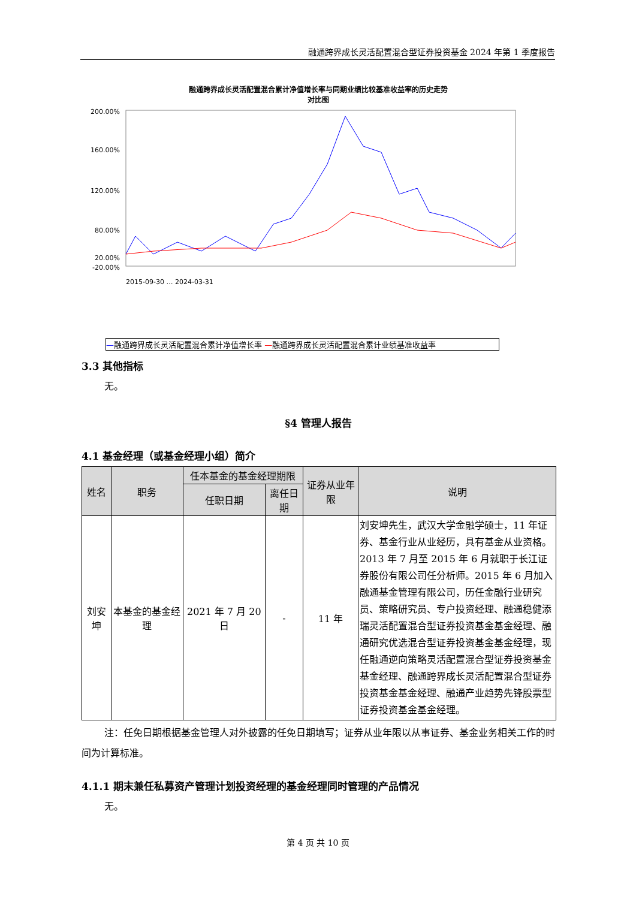融通跨界成长灵活配置混合型证券投资基金 2024 年第 1 季度报告
融通跨界成长灵活配置混合累计净值增长率与同期业绩比较基准收益率的历史走势
对比图
200.00%
160.00%
120.00%
80.00%
20.00%
-20.00%
2015-09-30 … 2024-03-31
—融通跨界成长灵活配置混合累计净值增长率 —融通跨界成长灵活配置混合累计业绩基准收益率
3.3 其他指标
无。
§4 管理人报告
4.1 基金经理（或基金经理小组）简介
| 姓名 | 职务 | 任本基金的基金经理期限 | | 证券从业年限 | 说明 |
| --- | --- | --- | --- | --- | --- |
| | | 任职日期 | 离任日期 | | |
| 刘安坤 | 本基金的基金经理 | 2021 年 7 月 20 日 | - | 11 年 | 刘安坤先生，武汉大学金融学硕士，11 年证券、基金行业从业经历，具有基金从业资格。2013 年 7 月至 2015 年 6 月就职于长江证券股份有限公司任分析师。2015 年 6 月加入融通基金管理有限公司，历任金融行业研究员、策略研究员、专户投资经理、融通稳健添瑞灵活配置混合型证券投资基金基金经理、融通研究优选混合型证券投资基金基金经理，现任融通逆向策略灵活配置混合型证券投资基金基金经理、融通跨界成长灵活配置混合型证券投资基金基金经理、融通产业趋势先锋股票型证券投资基金基金经理。 |
注：任免日期根据基金管理人对外披露的任免日期填写；证券从业年限以从事证券、基金业务相关工作的时间为计算标准。
4.1.1 期末兼任私募资产管理计划投资经理的基金经理同时管理的产品情况
无。
第 4 页 共 10 页